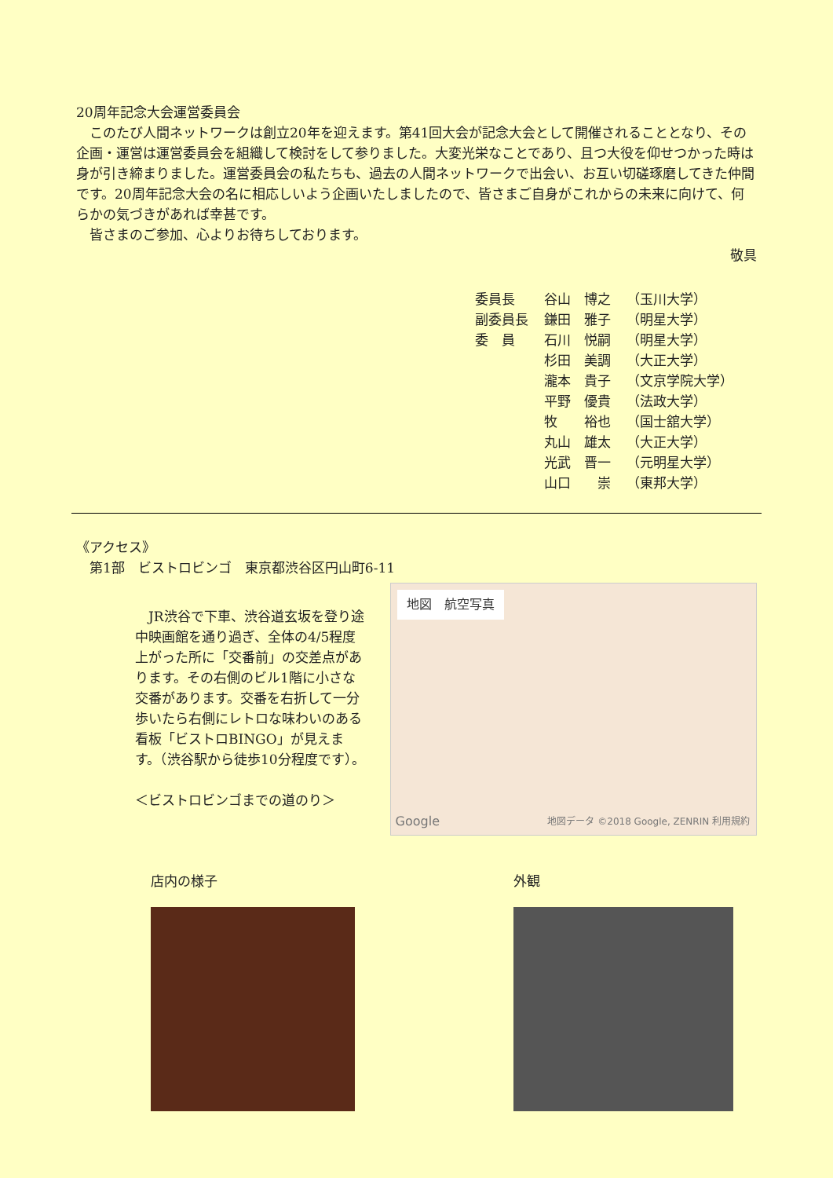20周年記念大会運営委員会
このたび人間ネットワークは創立20年を迎えます。第41回大会が記念大会として開催されることとなり、その企画・運営は運営委員会を組織して検討をして参りました。大変光栄なことであり、且つ大役を仰せつかった時は身が引き締まりました。運営委員会の私たちも、過去の人間ネットワークで出会い、お互い切磋琢磨してきた仲間です。20周年記念大会の名に相応しいよう企画いたしましたので、皆さまご自身がこれからの未来に向けて、何らかの気づきがあれば幸甚です。
皆さまのご参加、心よりお待ちしております。
敬具
| 委員長 | 谷山 博之 | （玉川大学） |
| 副委員長 | 鎌田 雅子 | （明星大学） |
| 委 員 | 石川 悦嗣 | （明星大学） |
| | 杉田 美調 | （大正大学） |
| | 瀧本 貴子 | （文京学院大学） |
| | 平野 優貴 | （法政大学） |
| | 牧 裕也 | （国士舘大学） |
| | 丸山 雄太 | （大正大学） |
| | 光武 晋一 | （元明星大学） |
| | 山口 崇 | （東邦大学） |
《アクセス》
第1部　ビストロビンゴ　東京都渋谷区円山町6-11
JR渋谷で下車、渋谷道玄坂を登り途中映画館を通り過ぎ、全体の4/5程度上がった所に「交番前」の交差点があります。その右側のビル1階に小さな交番があります。交番を右折して一分歩いたら右側にレトロな味わいのある看板「ビストロBINGO」が見えます。（渋谷駅から徒歩10分程度です）。
＜ビストロビンゴまでの道のり＞
地図　航空写真
地図データ ©2018 Google, ZENRIN 利用規約
Google
店内の様子 外観